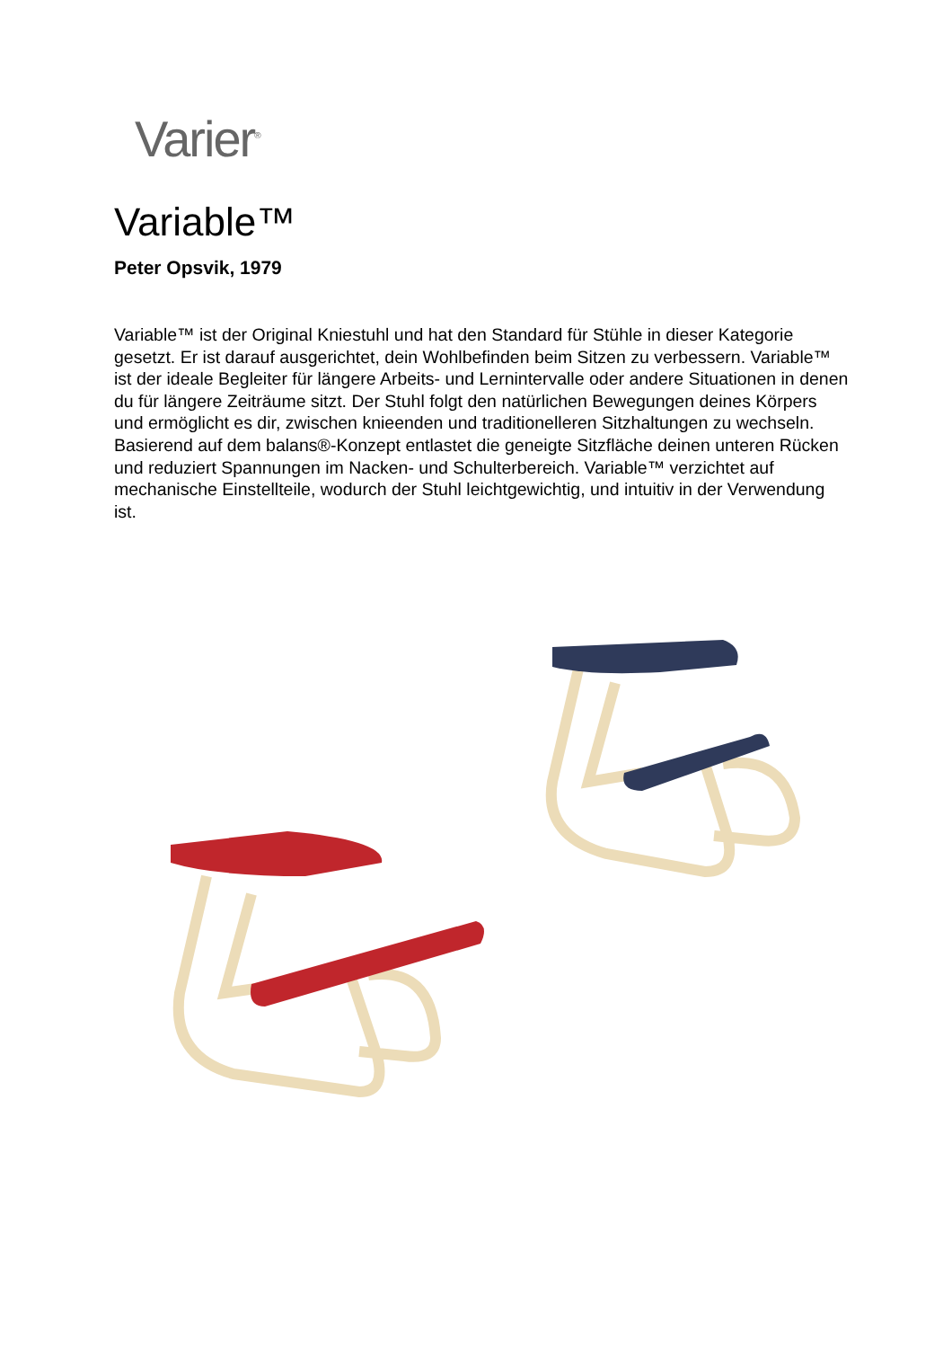Varier<sup>®</sup>
Variable™
Peter Opsvik, 1979
Variable™ ist der Original Kniestuhl und hat den Standard für Stühle in dieser Kategorie gesetzt. Er ist darauf ausgerichtet, dein Wohlbefinden beim Sitzen zu verbessern. Variable™ ist der ideale Begleiter für längere Arbeits- und Lernintervalle oder andere Situationen in denen du für längere Zeiträume sitzt. Der Stuhl folgt den natürlichen Bewegungen deines Körpers und ermöglicht es dir, zwischen knieenden und traditionelleren Sitzhaltungen zu wechseln. Basierend auf dem balans®-Konzept entlastet die geneigte Sitzfläche deinen unteren Rücken und reduziert Spannungen im Nacken- und Schulterbereich. Variable™ verzichtet auf mechanische Einstellteile, wodurch der Stuhl leichtgewichtig, und intuitiv in der Verwendung ist.